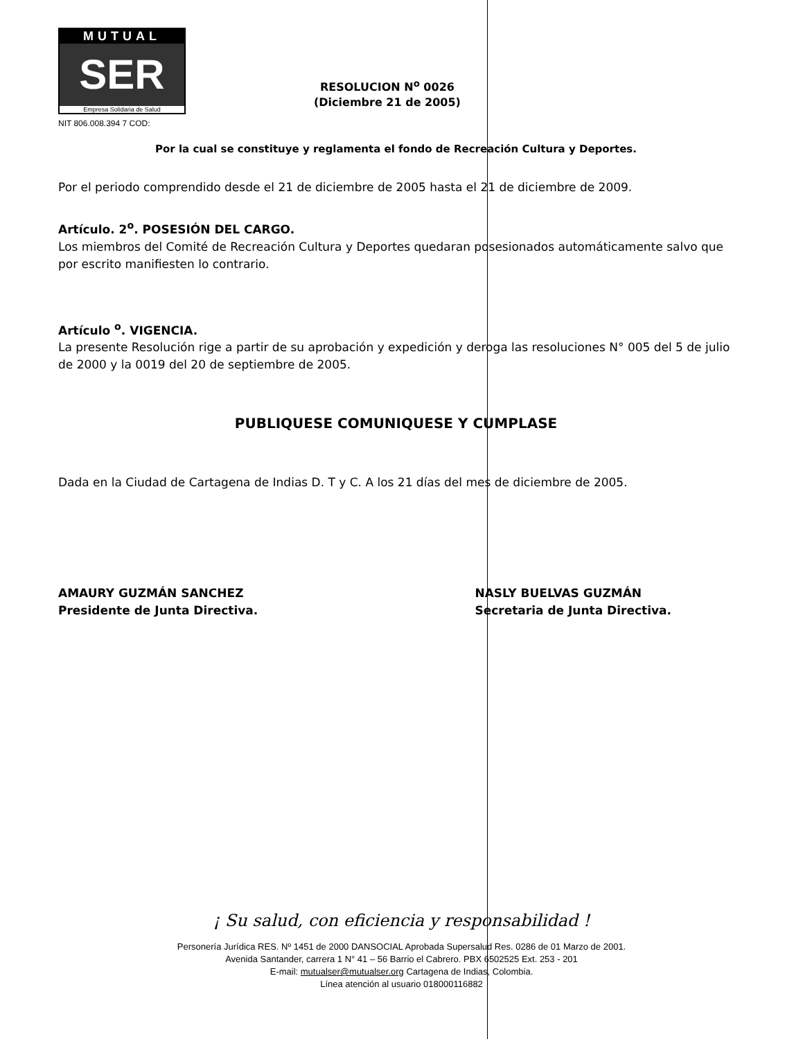MUTUAL
SER
Empresa Solidaria de Salud
NIT 806.008.394 7 COD:
RESOLUCION N<sup>o</sup> 0026
(Diciembre 21 de 2005)
Por la cual se constituye y reglamenta el fondo de Recreación Cultura y Deportes.
Por el periodo comprendido desde el 21 de diciembre de 2005 hasta el 21 de diciembre de 2009.
Artículo. 2<sup>o</sup>. POSESIÓN DEL CARGO.
Los miembros del Comité de Recreación Cultura y Deportes quedaran posesionados automáticamente salvo que por escrito manifiesten lo contrario.
Artículo <sup>o</sup>. VIGENCIA.
La presente Resolución rige a partir de su aprobación y expedición y deroga las resoluciones N° 005 del 5 de julio de 2000 y la 0019 del 20 de septiembre de 2005.
PUBLIQUESE COMUNIQUESE Y CUMPLASE
Dada en la Ciudad de Cartagena de Indias D. T y C. A los 21 días del mes de diciembre de 2005.
AMAURY GUZMÁN SANCHEZ
Presidente de Junta Directiva.
NASLY BUELVAS GUZMÁN
Secretaria de Junta Directiva.
¡ Su salud, con eficiencia y responsabilidad !
Personería Jurídica RES. Nº 1451 de 2000 DANSOCIAL Aprobada Supersalud Res. 0286 de 01 Marzo de 2001.
Avenida Santander, carrera 1 N° 41 – 56 Barrio el Cabrero. PBX 6502525 Ext. 253 - 201
E-mail: mutualser@mutualser.org Cartagena de Indias, Colombia.
Línea atención al usuario 018000116882